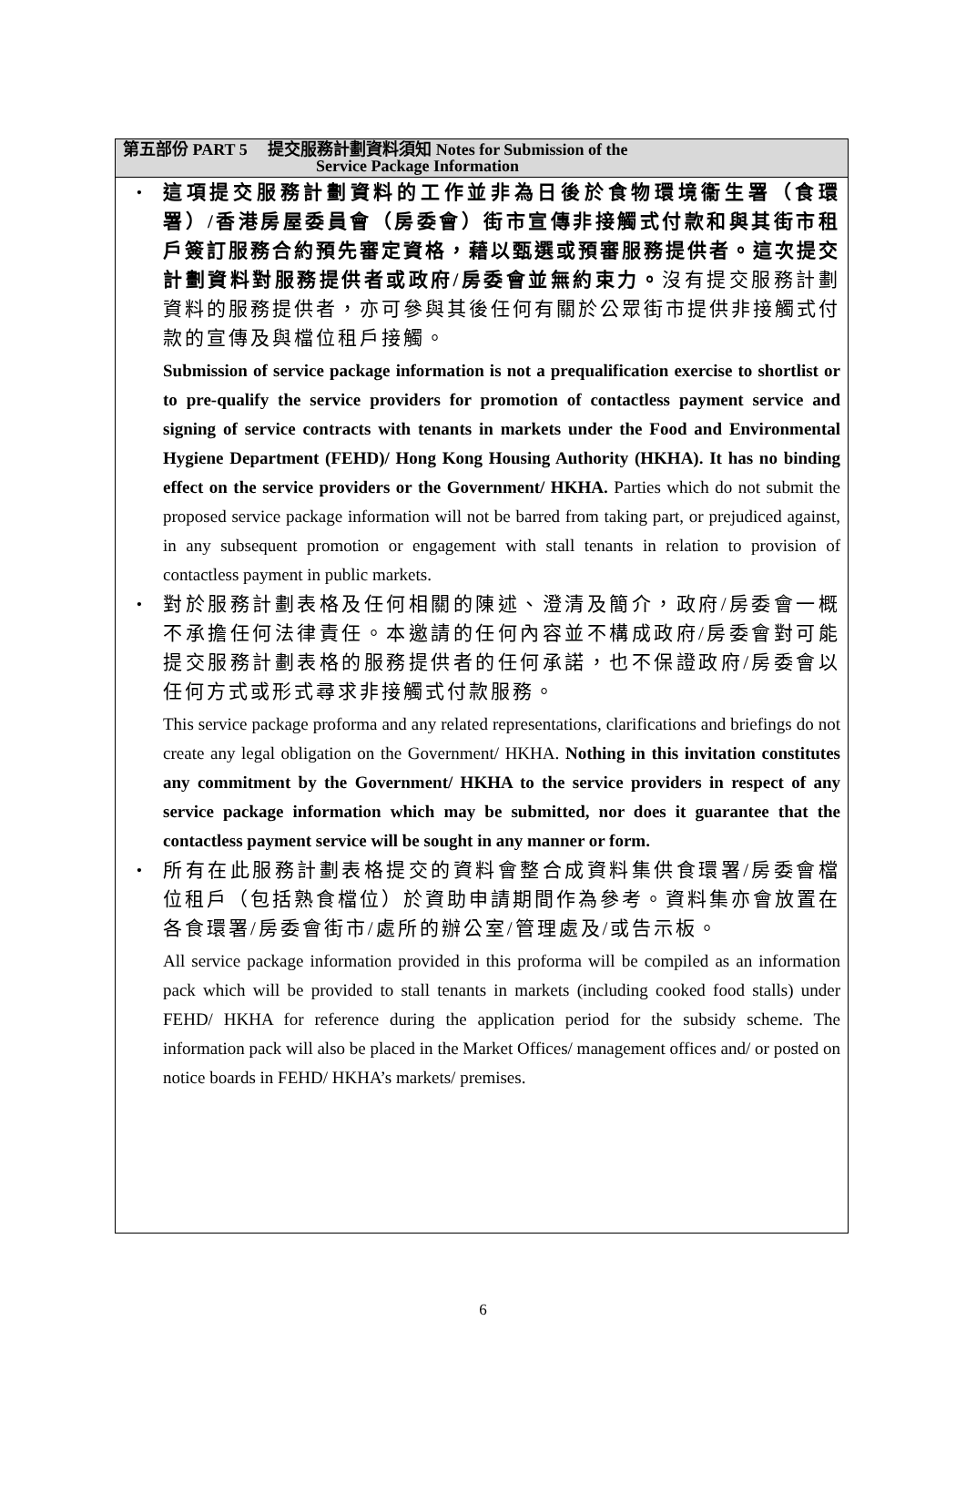第五部份 PART 5 提交服務計劃資料須知 Notes for Submission of the
Service Package Information
•
這項提交服務計劃資料的工作並非為日後於食物環境衞生署（食環署）/香港房屋委員會（房委會）街市宣傳非接觸式付款和與其街市租戶簽訂服務合約預先審定資格，藉以甄選或預審服務提供者。這次提交計劃資料對服務提供者或政府/房委會並無約束力。沒有提交服務計劃資料的服務提供者，亦可參與其後任何有關於公眾街市提供非接觸式付款的宣傳及與檔位租戶接觸。
Submission of service package information is not a prequalification exercise to shortlist or to pre-qualify the service providers for promotion of contactless payment service and signing of service contracts with tenants in markets under the Food and Environmental Hygiene Department (FEHD)/ Hong Kong Housing Authority (HKHA). It has no binding effect on the service providers or the Government/ HKHA. Parties which do not submit the proposed service package information will not be barred from taking part, or prejudiced against, in any subsequent promotion or engagement with stall tenants in relation to provision of contactless payment in public markets.
•
對於服務計劃表格及任何相關的陳述、澄清及簡介，政府/房委會一概不承擔任何法律責任。本邀請的任何內容並不構成政府/房委會對可能提交服務計劃表格的服務提供者的任何承諾，也不保證政府/房委會以任何方式或形式尋求非接觸式付款服務。
This service package proforma and any related representations, clarifications and briefings do not create any legal obligation on the Government/ HKHA. Nothing in this invitation constitutes any commitment by the Government/ HKHA to the service providers in respect of any service package information which may be submitted, nor does it guarantee that the contactless payment service will be sought in any manner or form.
•
所有在此服務計劃表格提交的資料會整合成資料集供食環署/房委會檔位租戶（包括熟食檔位）於資助申請期間作為參考。資料集亦會放置在各食環署/房委會街市/處所的辦公室/管理處及/或告示板。
All service package information provided in this proforma will be compiled as an information pack which will be provided to stall tenants in markets (including cooked food stalls) under FEHD/ HKHA for reference during the application period for the subsidy scheme. The information pack will also be placed in the Market Offices/ management offices and/ or posted on notice boards in FEHD/ HKHA’s markets/ premises.
6